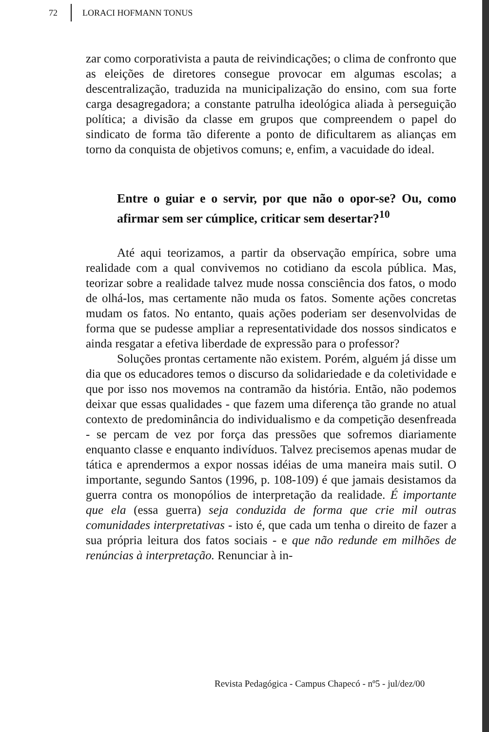72 LORACI HOFMANN TONUS
zar como corporativista a pauta de reivindicações; o clima de confronto que as eleições de diretores consegue provocar em algumas escolas; a descentralização, traduzida na municipalização do ensino, com sua forte carga desagregadora; a constante patrulha ideológica aliada à perseguição política; a divisão da classe em grupos que compreendem o papel do sindicato de forma tão diferente a ponto de dificultarem as alianças em torno da conquista de objetivos comuns; e, enfim, a vacuidade do ideal.
Entre o guiar e o servir, por que não o opor-se? Ou, como afirmar sem ser cúmplice, criticar sem desertar?<sup>10</sup>
Até aqui teorizamos, a partir da observação empírica, sobre uma realidade com a qual convivemos no cotidiano da escola pública. Mas, teorizar sobre a realidade talvez mude nossa consciência dos fatos, o modo de olhá-los, mas certamente não muda os fatos. Somente ações concretas mudam os fatos. No entanto, quais ações poderiam ser desenvolvidas de forma que se pudesse ampliar a representatividade dos nossos sindicatos e ainda resgatar a efetiva liberdade de expressão para o professor?
Soluções prontas certamente não existem. Porém, alguém já disse um dia que os educadores temos o discurso da solidariedade e da coletividade e que por isso nos movemos na contramão da história. Então, não podemos deixar que essas qualidades - que fazem uma diferença tão grande no atual contexto de predominância do individualismo e da competição desenfreada - se percam de vez por força das pressões que sofremos diariamente enquanto classe e enquanto indivíduos. Talvez precisemos apenas mudar de tática e aprendermos a expor nossas idéias de uma maneira mais sutil. O importante, segundo Santos (1996, p. 108-109) é que jamais desistamos da guerra contra os monopólios de interpretação da realidade. É importante que ela (essa guerra) seja conduzida de forma que crie mil outras comunidades interpretativas - isto é, que cada um tenha o direito de fazer a sua própria leitura dos fatos sociais - e que não redunde em milhões de renúncias à interpretação. Renunciar à in-
Revista Pedagógica - Campus Chapecó - nº5 - jul/dez/00